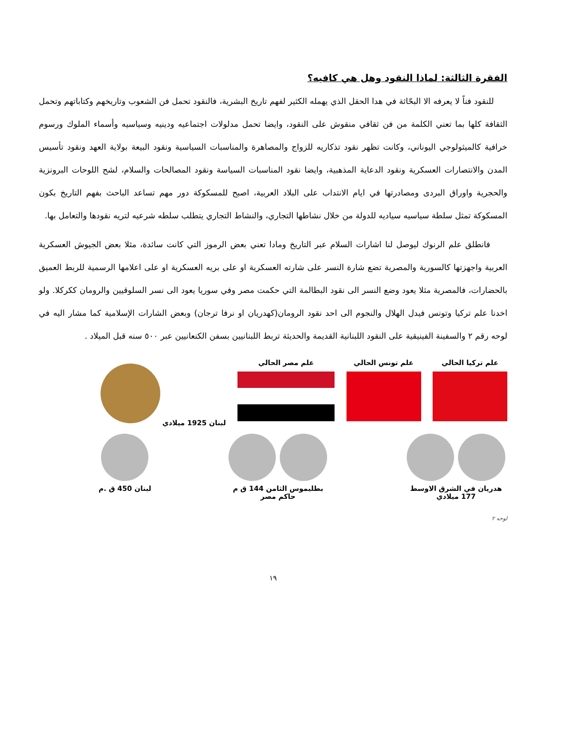الفقرة الثالثة: لماذا النقود وهل هي كافيه؟
للنقود فناً لا يعرفه الا البحّاثة في هدا الحقل الذي يهمله الكثير لفهم تاريخ البشرية، فالنقود تحمل فن الشعوب وتاريخهم وكتاباتهم وتحمل الثقافة كلها بما تعني الكلمة من فن ثقافي منقوش على النقود، وايضا تحمل مدلولات اجتماعيه ودينيه وسياسيه وأسماء الملوك ورسوم خرافية كالميثولوجي اليوناني، وكانت تظهر نقود تذكاريه للزواج والمصاهرة والمناسبات السياسية ونقود البيعة بولاية العهد ونقود تأسيس المدن والانتصارات العسكرية ونقود الدعاية المذهبية، وايضا نقود المناسبات السياسة ونقود المصالحات والسلام، لشح اللوحات البرونزية والحجرية واوراق البردى ومصادرتها في ايام الانتداب على البلاد العربية، اصبح للمسكوكة دور مهم تساعد الباحث بفهم التاريخ بكون المسكوكة تمثل سلطة سياسيه سياديه للدولة من خلال نشاطها التجاري، والنشاط التجاري يتطلب سلطه شرعيه لتريه نقودها والتعامل بها.
فانطلق علم الرنوك ليوصل لنا اشارات السلام عبر التاريخ ومادا تعني بعض الرموز التي كانت سائدة، مثلا بعض الجيوش العسكرية العربية واجهزتها كالسورية والمصرية تضع شارة النسر على شارته العسكرية او على بريه العسكرية او على اعلامها الرسمية للربط العميق بالحضارات، فالمصرية مثلا يعود وضع النسر الى نقود البطالمة التي حكمت مصر وفي سوريا يعود الى نسر السلوقيين والرومان ككركلا. ولو اخدنا علم تركيا وتونس فيدل الهلال والنجوم الى احد نقود الرومان(كهدريان او نرفا ترجان) وبعض الشارات الإسلامية كما مشار اليه في لوحه رقم ٢ والسفينة الفينيقية على النقود اللبنانية القديمة والحديثة تربط اللبنانيين بسفن الكنعانيين عبر ٥٠٠ سنه قبل الميلاد .
علم تركيا الحالي علم تونس الحالي علم مصر الحالي لبنان 1925 ميلادي
هدريان في الشرق الاوسط
177 ميلادي
بطليموس الثامن 144 ق م
حاكم مصر
لبنان 450 ق .م
لوحه ٢
١٩